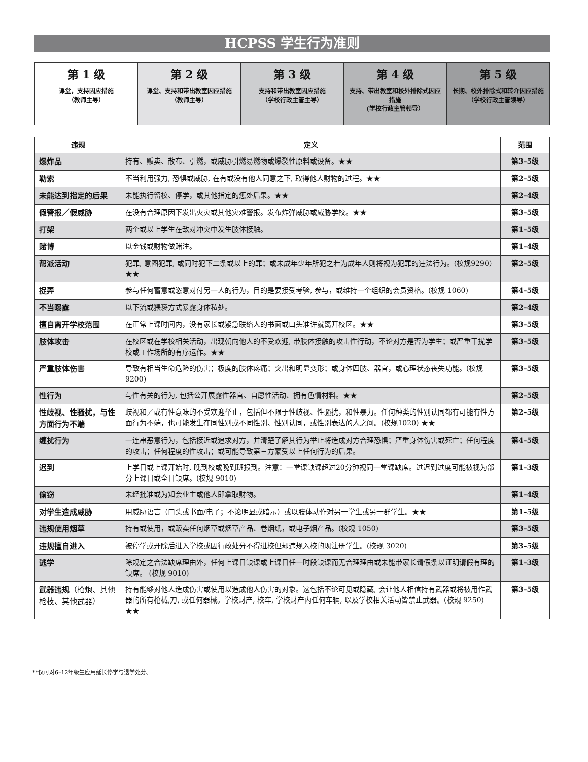HCPSS 学生行为准则
| 第 1 级 课堂，支持因应措施 （教师主导） | 第 2 级 课堂、支持和带出教室因应措施 （教师主导） | 第 3 级 支持和带出教室因应措施 （学校行政主管主导） | 第 4 级 支持、带出教室和校外排除式因应措施 (学校行政主管领导） | 第 5 级 长期、校外排除式和转介因应措施 （学校行政主管领导） |
| 违规 | 定义 | 范围 |
| --- | --- | --- |
| 爆炸品 | 持有、贩卖、散布、引燃，或威胁引燃易燃物或爆裂性原料或设备。★★ | 第3–5级 |
| 勒索 | 不当利用强力, 恐惧或威胁, 在有或没有他人同意之下, 取得他人财物的过程。★★ | 第2–5级 |
| 未能达到指定的后果 | 未能执行留校、停学，或其他指定的惩处后果。★★ | 第2–4级 |
| 假警报／假威胁 | 在没有合理原因下发出火灾或其他灾难警报。发布炸弹威胁或威胁学校。★★ | 第3–5级 |
| 打架 | 两个或以上学生在敌对冲突中发生肢体接触。 | 第1–5级 |
| 赌博 | 以金钱或财物做赌注。 | 第1–4级 |
| 帮派活动 | 犯罪, 意图犯罪, 或同时犯下二条或以上的罪；或未成年少年所犯之若为成年人则将视为犯罪的违法行为。(校规9290）★★ | 第2–5级 |
| 捉弄 | 参与任何蓄意或恣意对付另一人的行为，目的是要接受考验, 参与，或维持一个组织的会员资格。(校规 1060) | 第4–5级 |
| 不当曝露 | 以下流或猥亵方式暴露身体私处。 | 第2–4级 |
| 擅自离开学校范围 | 在正常上课时间内，没有家长或紧急联络人的书面或口头准许就离开校区。★★ | 第3–5级 |
| 肢体攻击 | 在校区或在学校相关活动，出现朝向他人的不受欢迎, 带肢体接触的攻击性行动，不论对方是否为学生；或严重干扰学校或工作场所的有序运作。★★ | 第3–5级 |
| 严重肢体伤害 | 导致有相当生命危险的伤害；极度的肢体疼痛；突出和明显变形；或身体四肢、器官，或心理状态丧失功能。(校规9200) | 第3–5级 |
| 性行为 | 与性有关的行为, 包括公开展露性器官、自愿性活动、拥有色情材料。★★ | 第2–5级 |
| 性歧视、性骚扰，与性方面行为不端 | 歧视和／或有性意味的不受欢迎举止，包括但不限于性歧视、性骚扰，和性暴力。任何种类的性别认同都有可能有性方面行为不端，也可能发生在同性别或不同性别、性别认同，或性别表达的人之间。(校规1020) ★★ | 第2–5级 |
| 缠扰行为 | 一连串恶意行为，包括接近或追求对方，并清楚了解其行为举止将造成对方合理恐惧；严重身体伤害或死亡；任何程度的攻击；任何程度的性攻击；或可能导致第三方蒙受以上任何行为的后果。 | 第4–5级 |
| 迟到 | 上学日或上课开始时, 晚到校或晚到班报到。注意：一堂课缺课超过20分钟视同一堂课缺席。过迟到过度可能被视为部分上课日或全日缺席。(校规 9010) | 第1–3级 |
| 偷窃 | 未经批准或为知会业主或他人即拿取财物。 | 第1–4级 |
| 对学生造成威胁 | 用威胁语言（口头或书面/电子；不论明显或暗示）或以肢体动作对另一学生或另一群学生。★★ | 第1–5级 |
| 违规使用烟草 | 持有或使用，或贩卖任何烟草或烟草产品、卷烟纸，或电子烟产品。(校规 1050) | 第3–5级 |
| 违规擅自进入 | 被停学或开除后进入学校或因行政处分不得进校但却违规入校的现注册学生。(校规 3020) | 第3–5级 |
| 逃学 | 除规定之合法缺席理由外，任何上课日缺课或上课日任一时段缺课而无合理理由或未能带家长请假条以证明请假有理的缺席。 (校规 9010) | 第1–3级 |
| 武器违规 （枪炮、其他枪枝、其他武器） | 持有能够对他人造成伤害或使用以造成他人伤害的对象。这包括不论可见或隐藏, 会让他人相信持有武器或将被用作武器的所有枪械,刀, 或任何器械。学校财产, 校车, 学校财产内任何车辆, 以及学校相关活动皆禁止武器。(校规 9250) ★★ | 第3–5级 |
**仅可对6–12年级生应用延长停学与退学处分。